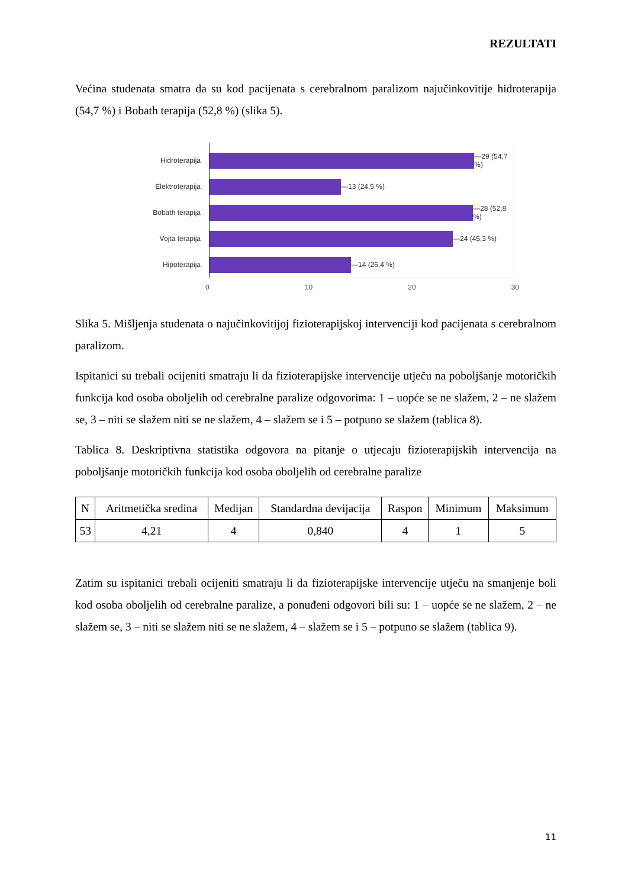REZULTATI
Većina studenata smatra da su kod pacijenata s cerebralnom paralizom najučinkovitije hidroterapija (54,7 %) i Bobath terapija (52,8 %) (slika 5).
Hidroterapija
Elektroterapija
Bobath terapija
Vojta terapija
Hipoterapija
—29 (54,7 %)
—13 (24,5 %)
—28 (52,8 %)
—24 (45,3 %)
—14 (26,4 %)
0 10 20 30
Slika 5. Mišljenja studenata o najučinkovitijoj fizioterapijskoj intervenciji kod pacijenata s cerebralnom paralizom.
Ispitanici su trebali ocijeniti smatraju li da fizioterapijske intervencije utječu na poboljšanje motoričkih funkcija kod osoba oboljelih od cerebralne paralize odgovorima: 1 – uopće se ne slažem, 2 – ne slažem se, 3 – niti se slažem niti se ne slažem, 4 – slažem se i 5 – potpuno se slažem (tablica 8).
Tablica 8. Deskriptivna statistika odgovora na pitanje o utjecaju fizioterapijskih intervencija na poboljšanje motoričkih funkcija kod osoba oboljelih od cerebralne paralize
| N | Aritmetička sredina | Medijan | Standardna devijacija | Raspon | Minimum | Maksimum |
| 53 | 4,21 | 4 | 0,840 | 4 | 1 | 5 |
Zatim su ispitanici trebali ocijeniti smatraju li da fizioterapijske intervencije utječu na smanjenje boli kod osoba oboljelih od cerebralne paralize, a ponuđeni odgovori bili su: 1 – uopće se ne slažem, 2 – ne slažem se, 3 – niti se slažem niti se ne slažem, 4 – slažem se i 5 – potpuno se slažem (tablica 9).
11